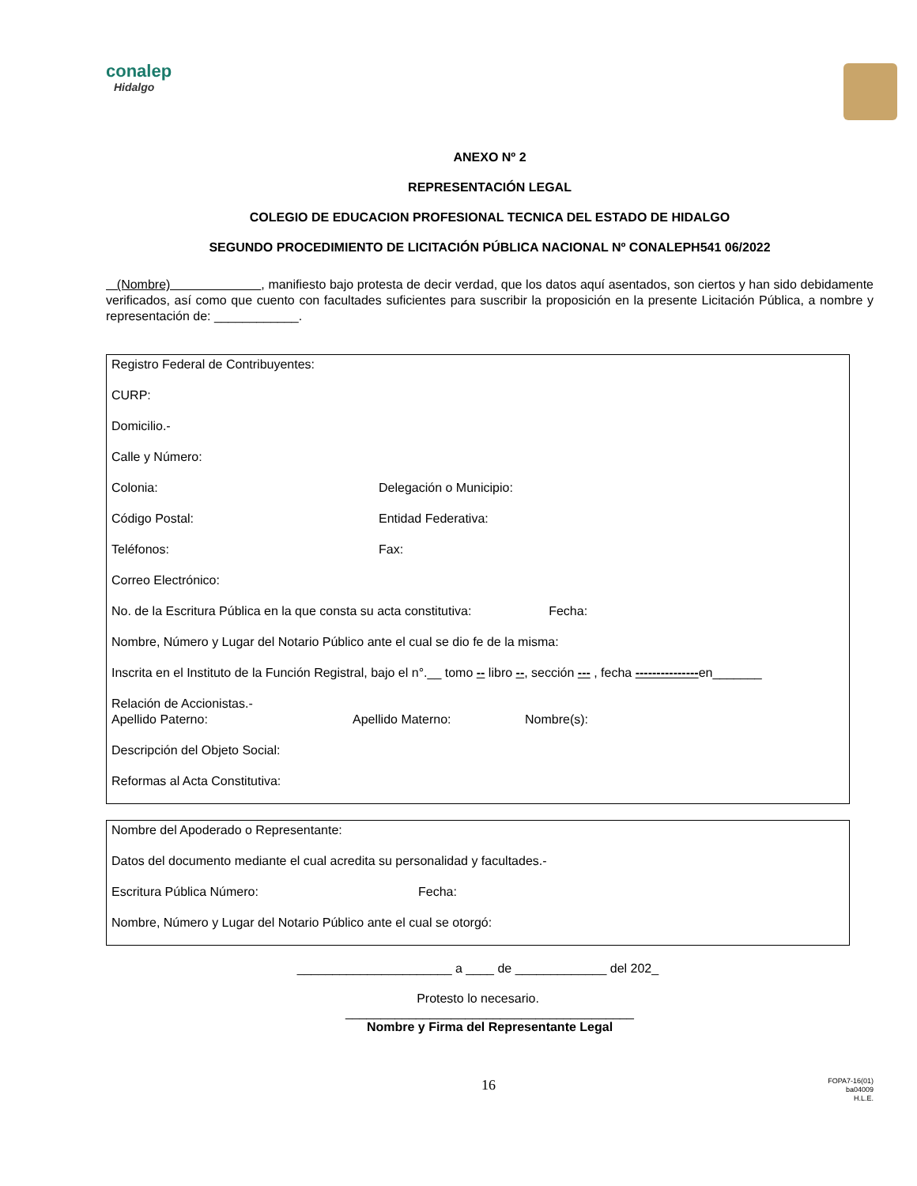conalep
Hidalgo
ANEXO Nº 2
REPRESENTACIÓN LEGAL
COLEGIO DE EDUCACION PROFESIONAL TECNICA DEL ESTADO DE HIDALGO
SEGUNDO PROCEDIMIENTO DE LICITACIÓN PÚBLICA NACIONAL Nº CONALEPH541 06/2022
(Nombre) , manifiesto bajo protesta de decir verdad, que los datos aquí asentados, son ciertos y han sido debidamente verificados, así como que cuento con facultades suficientes para suscribir la proposición en la presente Licitación Pública, a nombre y representación de: ____________.
Registro Federal de Contribuyentes:
CURP:
Domicilio.-
Calle y Número:
Colonia: Delegación o Municipio:
Código Postal: Entidad Federativa:
Teléfonos: Fax:
Correo Electrónico:
No. de la Escritura Pública en la que consta su acta constitutiva: Fecha:
Nombre, Número y Lugar del Notario Público ante el cual se dio fe de la misma:
Inscrita en el Instituto de la Función Registral, bajo el n°.__ tomo -- libro --, sección --- , fecha ---------------en_______
Relación de Accionistas.-
Apellido Paterno: Apellido Materno: Nombre(s):
Descripción del Objeto Social:
Reformas al Acta Constitutiva:
Nombre del Apoderado o Representante:
Datos del documento mediante el cual acredita su personalidad y facultades.-
Escritura Pública Número: Fecha:
Nombre, Número y Lugar del Notario Público ante el cual se otorgó:
______________________ a ____ de _____________ del 202_
Protesto lo necesario.
_________________________________________
Nombre y Firma del Representante Legal
16 FOPA7-16(01)
ba04009
H.L.E.